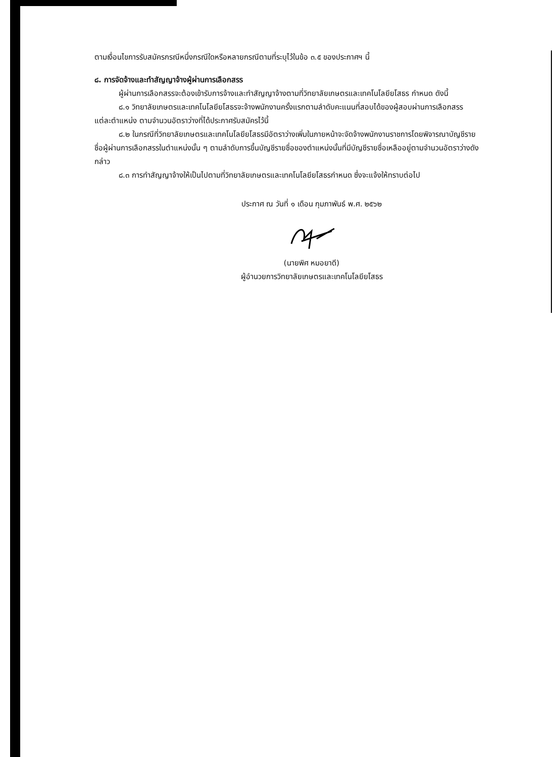ตามเงื่อนไขการรับสมัครกรณีหนึ่งกรณีใดหรือหลายกรณีตามที่ระบุไว้ในข้อ ๓.๕ ของประกาศฯ นี้
๘. การจัดจ้างและทำสัญญาจ้างผู้ผ่านการเลือกสรร
ผู้ผ่านการเลือกสรรจะต้องเข้ารับการจ้างและทำสัญญาจ้างตามที่วิทยาลัยเกษตรและเทคโนโลยียโสธร กำหนด ดังนี้
๘.๑ วิทยาลัยเกษตรและเทคโนโลยียโสธรจะจ้างพนักงานครั้งแรกตามลำดับคะแนนที่สอบได้ของผู้สอบผ่านการเลือกสรร แต่ละตำแหน่ง ตามจำนวนอัตราว่างที่ได้ประกาศรับสมัครไว้นี้
๘.๒ ในกรณีที่วิทยาลัยเกษตรและเทคโนโลยียโสธรมีอัตราว่างเพิ่มในภายหน้าจะจัดจ้างพนักงานราชการโดยพิจารณาบัญชีรายชื่อผู้ผ่านการเลือกสรรในตำแหน่งนั้น ๆ ตามลำดับการขึ้นบัญชีรายชื่อของตำแหน่งนั้นที่มีบัญชีรายชื่อเหลืออยู่ตามจำนวนอัตราว่างดังกล่าว
๘.๓ การทำสัญญาจ้างให้เป็นไปตามที่วิทยาลัยเกษตรและเทคโนโลยียโสธรกำหนด ซึ่งจะแจ้งให้ทราบต่อไป
ประกาศ ณ วันที่ ๑ เดือน กุมภาพันธ์ พ.ศ. ๒๕๖๒
(นายพิศ หมอยาดี)
ผู้อำนวยการวิทยาลัยเกษตรและเทคโนโลยียโสธร